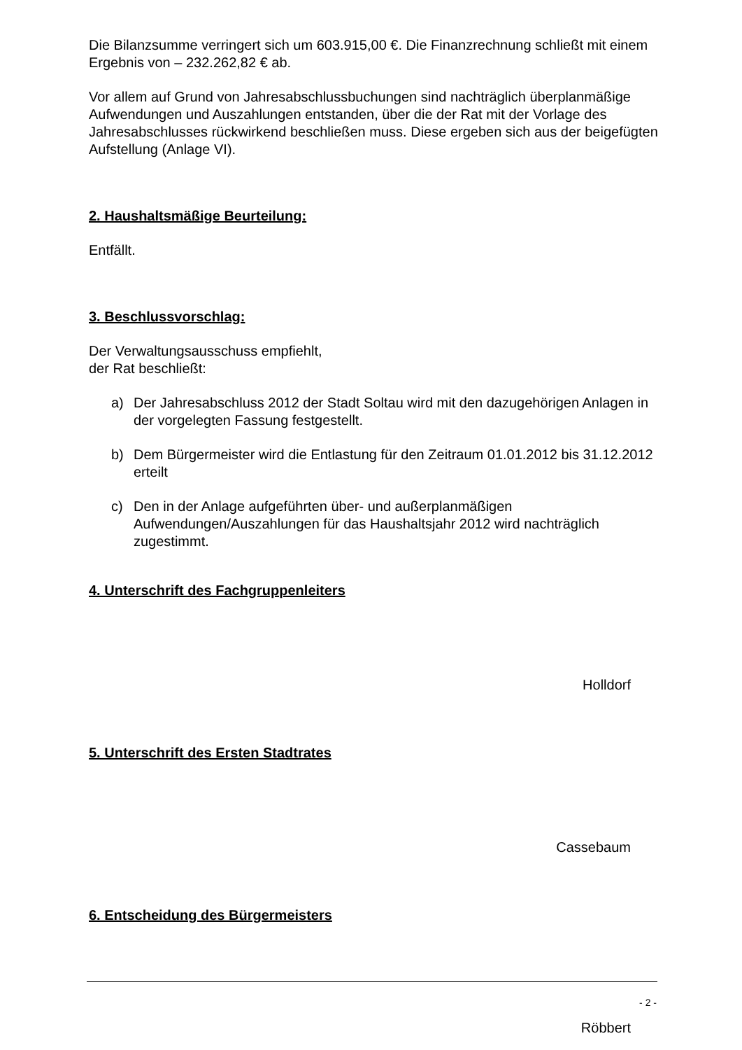Die Bilanzsumme verringert sich um 603.915,00 €. Die Finanzrechnung schließt mit einem Ergebnis von – 232.262,82 € ab.
Vor allem auf Grund von Jahresabschlussbuchungen sind nachträglich überplanmäßige Aufwendungen und Auszahlungen entstanden, über die der Rat mit der Vorlage des Jahresabschlusses rückwirkend beschließen muss. Diese ergeben sich aus der beigefügten Aufstellung (Anlage VI).
2. Haushaltsmäßige Beurteilung:
Entfällt.
3. Beschlussvorschlag:
Der Verwaltungsausschuss empfiehlt,
der Rat beschließt:
a) Der Jahresabschluss 2012 der Stadt Soltau wird mit den dazugehörigen Anlagen in der vorgelegten Fassung festgestellt.
b) Dem Bürgermeister wird die Entlastung für den Zeitraum 01.01.2012 bis 31.12.2012 erteilt
c) Den in der Anlage aufgeführten über- und außerplanmäßigen Aufwendungen/Auszahlungen für das Haushaltsjahr 2012 wird nachträglich zugestimmt.
4. Unterschrift des Fachgruppenleiters
Holldorf
5. Unterschrift des Ersten Stadtrates
Cassebaum
6. Entscheidung des Bürgermeisters
Röbbert
- 2 -